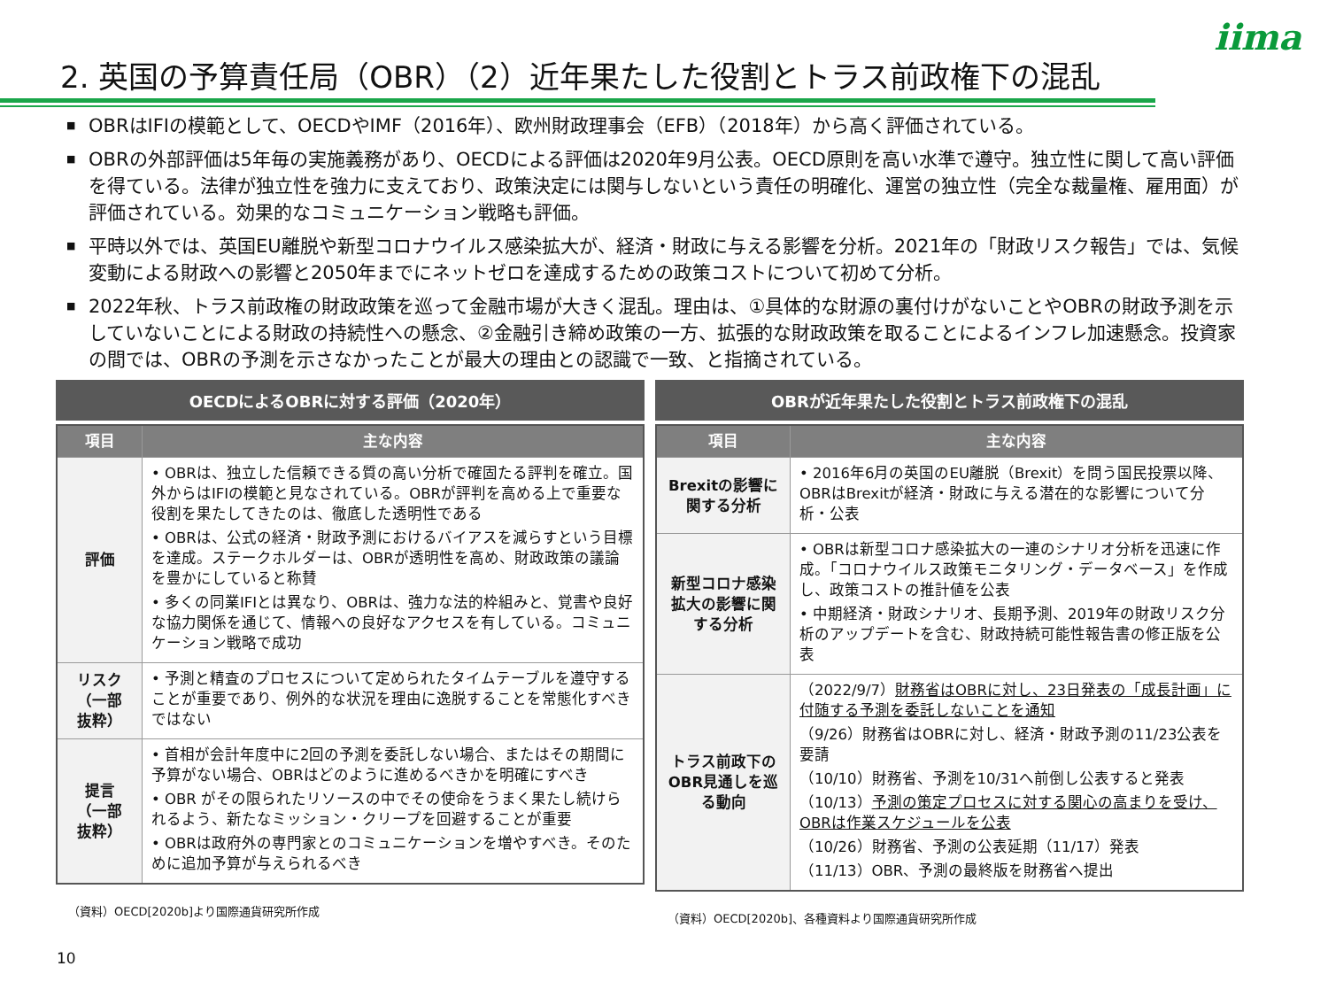iima
2. 英国の予算責任局（OBR）（2）近年果たした役割とトラス前政権下の混乱
■ OBRはIFIの模範として、OECDやIMF（2016年）、欧州財政理事会（EFB）（2018年）から高く評価されている。
■ OBRの外部評価は5年毎の実施義務があり、OECDによる評価は2020年9月公表。OECD原則を高い水準で遵守。独立性に関して高い評価を得ている。法律が独立性を強力に支えており、政策決定には関与しないという責任の明確化、運営の独立性（完全な裁量権、雇用面）が評価されている。効果的なコミュニケーション戦略も評価。
■ 平時以外では、英国EU離脱や新型コロナウイルス感染拡大が、経済・財政に与える影響を分析。2021年の「財政リスク報告」では、気候変動による財政への影響と2050年までにネットゼロを達成するための政策コストについて初めて分析。
■ 2022年秋、トラス前政権の財政政策を巡って金融市場が大きく混乱。理由は、①具体的な財源の裏付けがないことやOBRの財政予測を示していないことによる財政の持続性への懸念、②金融引き締め政策の一方、拡張的な財政政策を取ることによるインフレ加速懸念。投資家の間では、OBRの予測を示さなかったことが最大の理由との認識で一致、と指摘されている。
OECDによるOBRに対する評価（2020年）
| 項目 | 主な内容 |
| --- | --- |
| 評価 | • OBRは、独立した信頼できる質の高い分析で確固たる評判を確立。国外からはIFIの模範と見なされている。OBRが評判を高める上で重要な役割を果たしてきたのは、徹底した透明性である • OBRは、公式の経済・財政予測におけるバイアスを減らすという目標を達成。ステークホルダーは、OBRが透明性を高め、財政政策の議論を豊かにしていると称賛 • 多くの同業IFIとは異なり、OBRは、強力な法的枠組みと、覚書や良好な協力関係を通じて、情報への良好なアクセスを有している。コミュニケーション戦略で成功 |
| リスク （一部 抜粋） | • 予測と精査のプロセスについて定められたタイムテーブルを遵守することが重要であり、例外的な状況を理由に逸脱することを常態化すべきではない |
| 提言 （一部 抜粋） | • 首相が会計年度中に2回の予測を委託しない場合、またはその期間に予算がない場合、OBRはどのように進めるべきかを明確にすべき • OBR がその限られたリソースの中でその使命をうまく果たし続けられるよう、新たなミッション・クリープを回避することが重要 • OBRは政府外の専門家とのコミュニケーションを増やすべき。そのために追加予算が与えられるべき |
（資料）OECD[2020b]より国際通貨研究所作成
OBRが近年果たした役割とトラス前政権下の混乱
| 項目 | 主な内容 |
| --- | --- |
| Brexitの影響に関する分析 | • 2016年6月の英国のEU離脱（Brexit）を問う国民投票以降、OBRはBrexitが経済・財政に与える潜在的な影響について分析・公表 |
| 新型コロナ感染拡大の影響に関する分析 | • OBRは新型コロナ感染拡大の一連のシナリオ分析を迅速に作成。「コロナウイルス政策モニタリング・データベース」を作成し、政策コストの推計値を公表 • 中期経済・財政シナリオ、長期予測、2019年の財政リスク分析のアップデートを含む、財政持続可能性報告書の修正版を公表 |
| トラス前政下のOBR見通しを巡る動向 | （2022/9/7） 財務省はOBRに対し、23日発表の「成長計画」に付随する予測を委託しないことを通知 （9/26）財務省はOBRに対し、経済・財政予測の11/23公表を要請 （10/10）財務省、予測を10/31へ前倒し公表すると発表 （10/13） 予測の策定プロセスに対する関心の高まりを受け、OBRは作業スケジュールを公表 （10/26）財務省、予測の公表延期（11/17）発表 （11/13）OBR、予測の最終版を財務省へ提出 |
（資料）OECD[2020b]、各種資料より国際通貨研究所作成
10